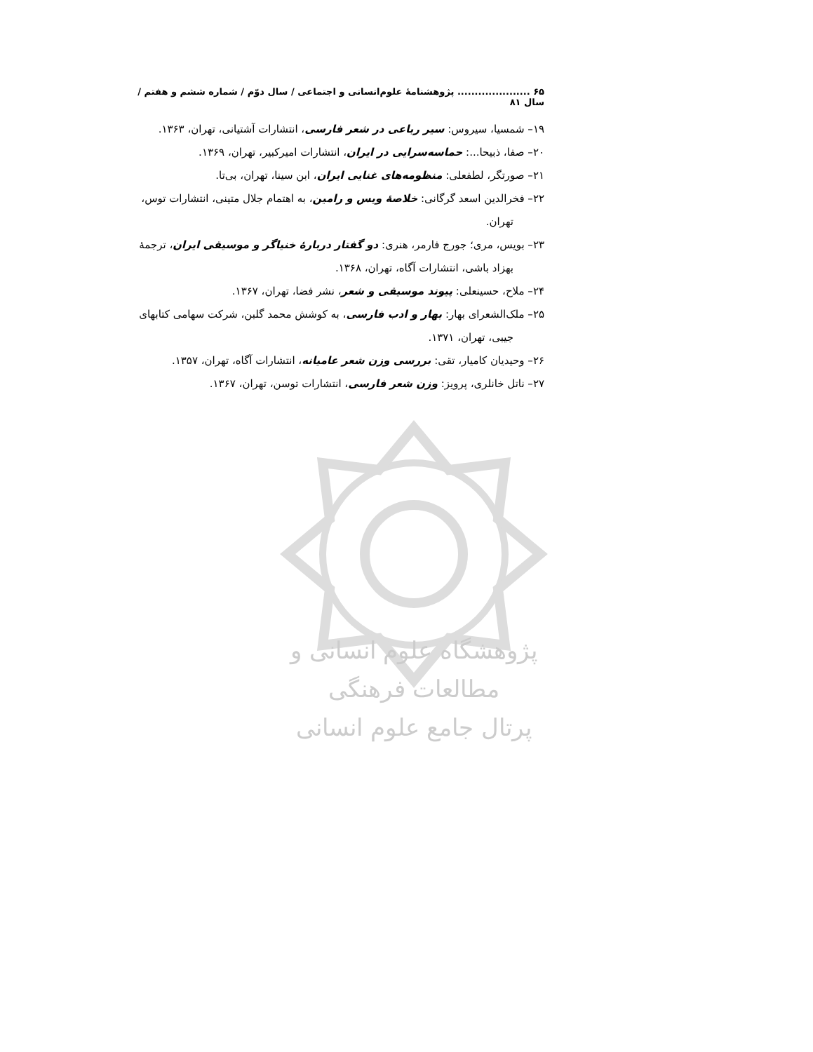۶۵ ..................... پژوهشنامهٔ علوم‌انسانی و اجتماعی / سال دوّم / شماره ششم و هفتم / سال ۸۱
۱۹– شمسیا، سیروس: سیر رباعی در شعر فارسی، انتشارات آشتیانی، تهران، ۱۳۶۳.
۲۰– صفا، ذبیحا...: حماسه‌سرایی در ایران، انتشارات امیرکبیر، تهران، ۱۳۶۹.
۲۱– صورتگر، لطفعلی: منظومه‌های غنایی ایران، ابن سینا، تهران، بی‌تا.
۲۲– فخرالدین اسعد گرگانی: خلاصهٔ ویس و رامین، به اهتمام جلال متینی، انتشارات توس، تهران.
۲۳– بویس، مری؛ جورج فارمر، هنری: دو گفتار دربارهٔ خنیاگر و موسیقی ایران، ترجمهٔ بهزاد باشی، انتشارات آگاه، تهران، ۱۳۶۸.
۲۴– ملاح، حسینعلی: پیوند موسیقی و شعر، نشر فضا، تهران، ۱۳۶۷.
۲۵– ملک‌الشعرای بهار: بهار و ادب فارسی، به کوشش محمد گلبن، شرکت سهامی کتابهای جیبی، تهران، ۱۳۷۱.
۲۶– وحیدیان کامیار، تقی: بررسی وزن شعر عامیانه، انتشارات آگاه، تهران، ۱۳۵۷.
۲۷– ناتل خانلری، پرویز: وزن شعر فارسی، انتشارات توسن، تهران، ۱۳۶۷.
پژوهشگاه علوم انسانی و مطالعات فرهنگی
پرتال جامع علوم انسانی